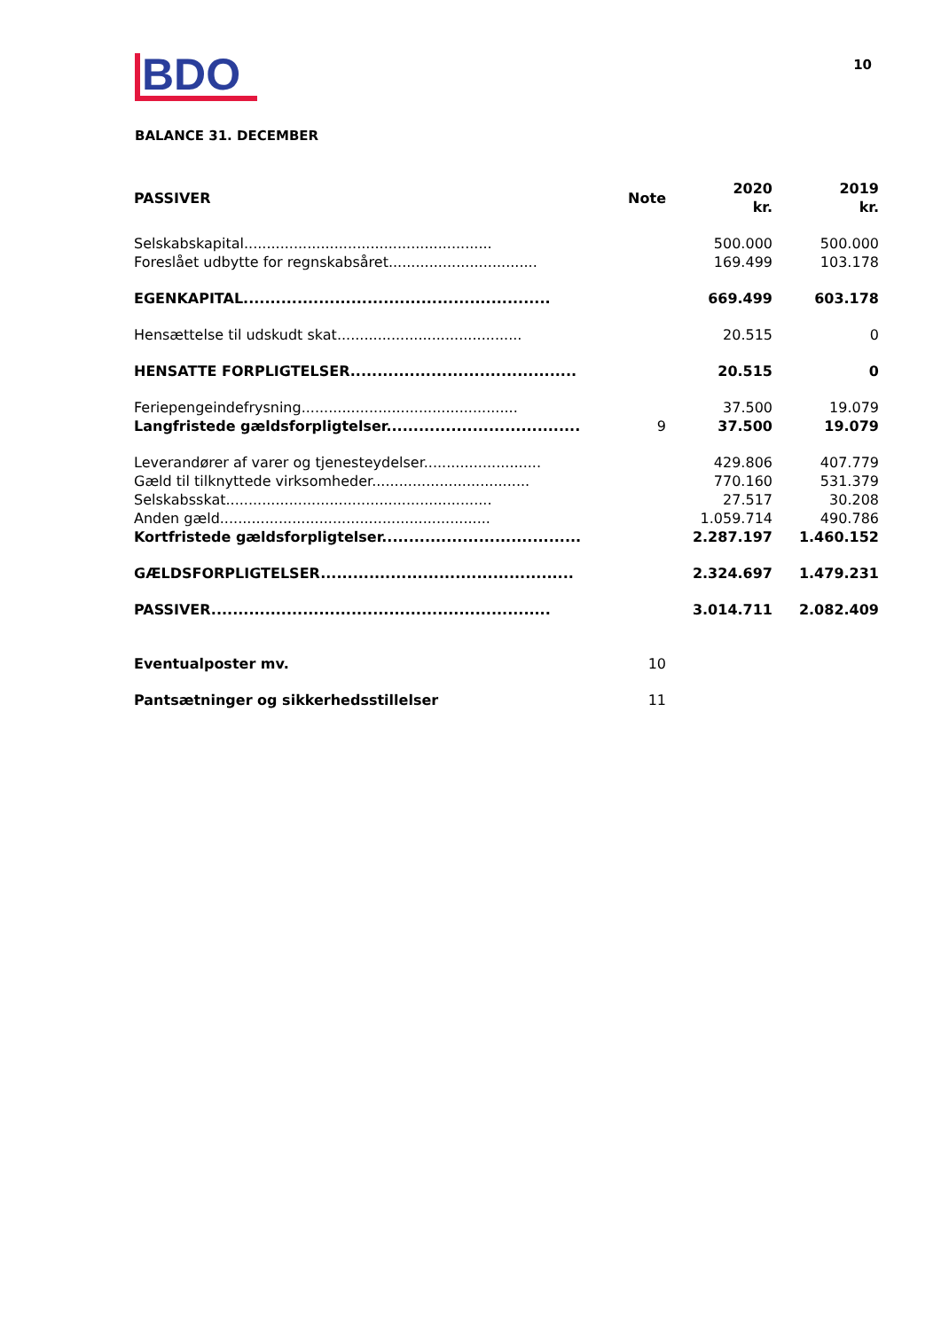BDO
10
BALANCE 31. DECEMBER
| PASSIVER | Note | 2020 kr. | 2019 kr. |
| --- | --- | --- | --- |
| Selskabskapital....................................................... | | 500.000 | 500.000 |
| Foreslået udbytte for regnskabsåret................................. | | 169.499 | 103.178 |
| EGENKAPITAL......................................................... | | 669.499 | 603.178 |
| Hensættelse til udskudt skat......................................... | | 20.515 | 0 |
| HENSATTE FORPLIGTELSER.......................................... | | 20.515 | 0 |
| Feriepengeindefrysning................................................ | | 37.500 | 19.079 |
| Langfristede gældsforpligtelser.................................... | 9 | 37.500 | 19.079 |
| Leverandører af varer og tjenesteydelser.......................... | | 429.806 | 407.779 |
| Gæld til tilknyttede virksomheder................................... | | 770.160 | 531.379 |
| Selskabsskat........................................................... | | 27.517 | 30.208 |
| Anden gæld............................................................ | | 1.059.714 | 490.786 |
| Kortfristede gældsforpligtelser..................................... | | 2.287.197 | 1.460.152 |
| GÆLDSFORPLIGTELSER............................................... | | 2.324.697 | 1.479.231 |
| PASSIVER............................................................... | | 3.014.711 | 2.082.409 |
| Eventualposter mv. | 10 | | |
| Pantsætninger og sikkerhedsstillelser | 11 | | |